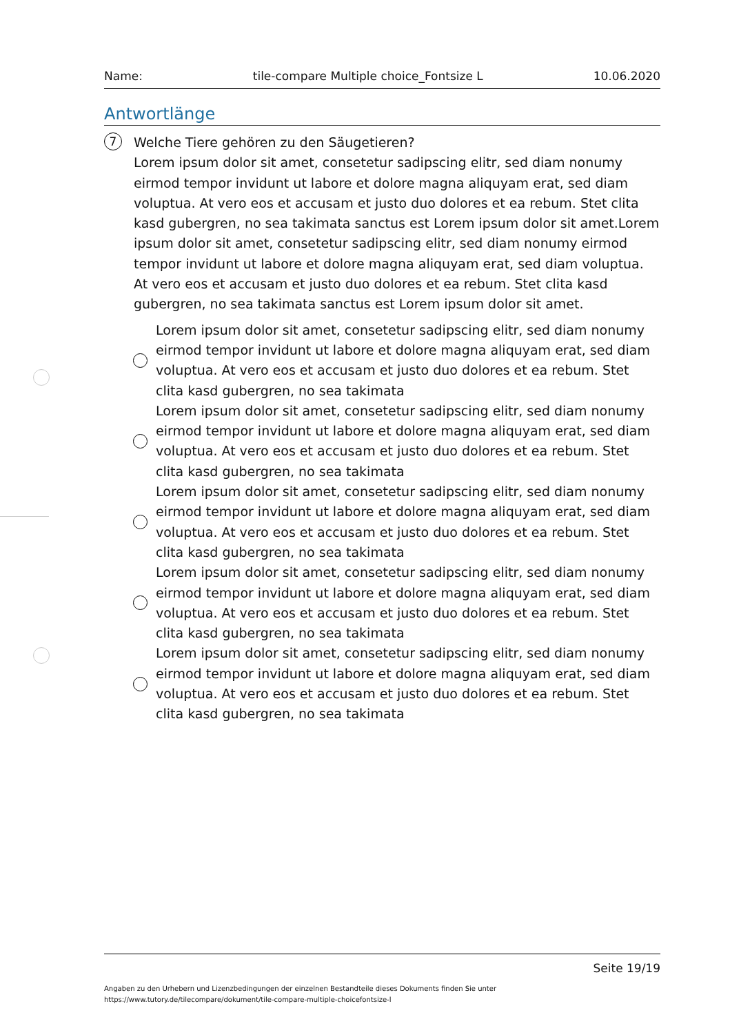Name: tile-compare Multiple choice_Fontsize L 10.06.2020
Antwortlänge
7
Welche Tiere gehören zu den Säugetieren?
Lorem ipsum dolor sit amet, consetetur sadipscing elitr, sed diam nonumy eirmod tempor invidunt ut labore et dolore magna aliquyam erat, sed diam voluptua. At vero eos et accusam et justo duo dolores et ea rebum. Stet clita kasd gubergren, no sea takimata sanctus est Lorem ipsum dolor sit amet.Lorem ipsum dolor sit amet, consetetur sadipscing elitr, sed diam nonumy eirmod tempor invidunt ut labore et dolore magna aliquyam erat, sed diam voluptua. At vero eos et accusam et justo duo dolores et ea rebum. Stet clita kasd gubergren, no sea takimata sanctus est Lorem ipsum dolor sit amet.
Lorem ipsum dolor sit amet, consetetur sadipscing elitr, sed diam nonumy eirmod tempor invidunt ut labore et dolore magna aliquyam erat, sed diam voluptua. At vero eos et accusam et justo duo dolores et ea rebum. Stet clita kasd gubergren, no sea takimata
Lorem ipsum dolor sit amet, consetetur sadipscing elitr, sed diam nonumy eirmod tempor invidunt ut labore et dolore magna aliquyam erat, sed diam voluptua. At vero eos et accusam et justo duo dolores et ea rebum. Stet clita kasd gubergren, no sea takimata
Lorem ipsum dolor sit amet, consetetur sadipscing elitr, sed diam nonumy eirmod tempor invidunt ut labore et dolore magna aliquyam erat, sed diam voluptua. At vero eos et accusam et justo duo dolores et ea rebum. Stet clita kasd gubergren, no sea takimata
Lorem ipsum dolor sit amet, consetetur sadipscing elitr, sed diam nonumy eirmod tempor invidunt ut labore et dolore magna aliquyam erat, sed diam voluptua. At vero eos et accusam et justo duo dolores et ea rebum. Stet clita kasd gubergren, no sea takimata
Lorem ipsum dolor sit amet, consetetur sadipscing elitr, sed diam nonumy eirmod tempor invidunt ut labore et dolore magna aliquyam erat, sed diam voluptua. At vero eos et accusam et justo duo dolores et ea rebum. Stet clita kasd gubergren, no sea takimata
Seite 19/19
Angaben zu den Urhebern und Lizenzbedingungen der einzelnen Bestandteile dieses Dokuments finden Sie unter
https://www.tutory.de/tilecompare/dokument/tile-compare-multiple-choicefontsize-l